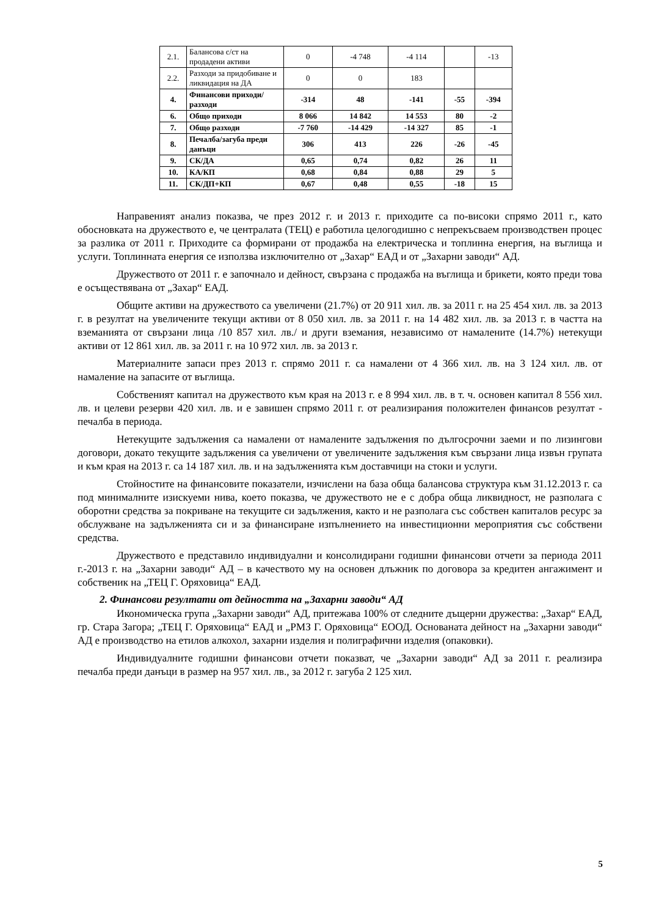| 2.1. | Балансова с/ст на продадени активи | 0 | -4 748 | -4 114 | | -13 |
| 2.2. | Разходи за придобиване и ликвидация на ДА | 0 | 0 | 183 | | |
| 4. | Финансови приходи/разходи | -314 | 48 | -141 | -55 | -394 |
| 6. | Общо приходи | 8 066 | 14 842 | 14 553 | 80 | -2 |
| 7. | Общо разходи | -7 760 | -14 429 | -14 327 | 85 | -1 |
| 8. | Печалба/загуба преди данъци | 306 | 413 | 226 | -26 | -45 |
| 9. | СК/ДА | 0,65 | 0,74 | 0,82 | 26 | 11 |
| 10. | КА/КП | 0,68 | 0,84 | 0,88 | 29 | 5 |
| 11. | СК/ДП+КП | 0,67 | 0,48 | 0,55 | -18 | 15 |
Направеният анализ показва, че през 2012 г. и 2013 г. приходите са по-високи спрямо 2011 г., като обосновката на дружеството е, че централата (ТЕЦ) е работила целогодишно с непрекъсваем производствен процес за разлика от 2011 г. Приходите са формирани от продажба на електрическа и топлинна енергия, на въглища и услуги. Топлинната енергия се използва изключително от „Захар“ ЕАД и от „Захарни заводи“ АД.
Дружеството от 2011 г. е започнало и дейност, свързана с продажба на въглища и брикети, която преди това е осъществявана от „Захар“ ЕАД.
Общите активи на дружеството са увеличени (21.7%) от 20 911 хил. лв. за 2011 г. на 25 454 хил. лв. за 2013 г. в резултат на увеличените текущи активи от 8 050 хил. лв. за 2011 г. на 14 482 хил. лв. за 2013 г. в частта на вземанията от свързани лица /10 857 хил. лв./ и други вземания, независимо от намалените (14.7%) нетекущи активи от 12 861 хил. лв. за 2011 г. на 10 972 хил. лв. за 2013 г.
Материалните запаси през 2013 г. спрямо 2011 г. са намалени от 4 366 хил. лв. на 3 124 хил. лв. от намаление на запасите от въглища.
Собственият капитал на дружеството към края на 2013 г. е 8 994 хил. лв. в т. ч. основен капитал 8 556 хил. лв. и целеви резерви 420 хил. лв. и е завишен спрямо 2011 г. от реализирания положителен финансов резултат - печалба в периода.
Нетекущите задължения са намалени от намалените задължения по дългосрочни заеми и по лизингови договори, докато текущите задължения са увеличени от увеличените задължения към свързани лица извън групата и към края на 2013 г. са 14 187 хил. лв. и на задълженията към доставчици на стоки и услуги.
Стойностите на финансовите показатели, изчислени на база обща балансова структура към 31.12.2013 г. са под минималните изискуеми нива, което показва, че дружеството не е с добра обща ликвидност, не разполага с оборотни средства за покриване на текущите си задължения, както и не разполага със собствен капиталов ресурс за обслужване на задълженията си и за финансиране изпълнението на инвестиционни мероприятия със собствени средства.
Дружеството е представило индивидуални и консолидирани годишни финансови отчети за периода 2011 г.-2013 г. на „Захарни заводи“ АД – в качеството му на основен длъжник по договора за кредитен ангажимент и собственик на „ТЕЦ Г. Оряховица“ ЕАД.
2. Финансови резултати от дейността на „Захарни заводи“ АД
Икономическа група „Захарни заводи“ АД, притежава 100% от следните дъщерни дружества: „Захар“ ЕАД, гр. Стара Загора; „ТЕЦ Г. Оряховица“ ЕАД и „РМЗ Г. Оряховица“ ЕООД. Основаната дейност на „Захарни заводи“ АД е производство на етилов алкохол, захарни изделия и полиграфични изделия (опаковки).
Индивидуалните годишни финансови отчети показват, че „Захарни заводи“ АД за 2011 г. реализира печалба преди данъци в размер на 957 хил. лв., за 2012 г. загуба 2 125 хил.
5